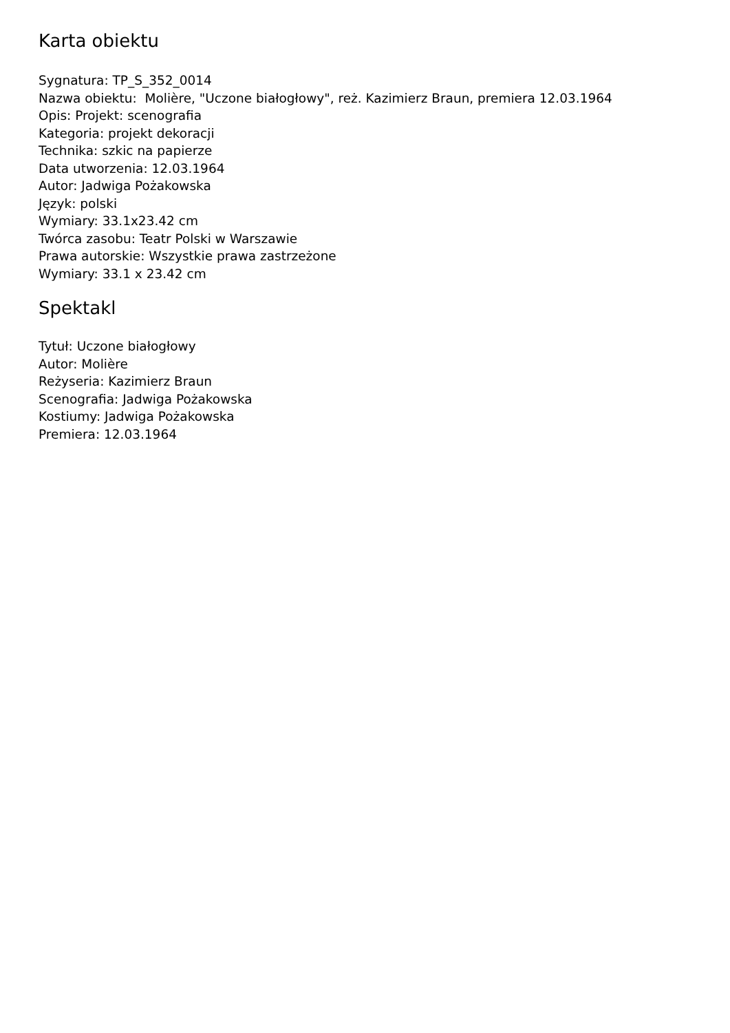Karta obiektu
Sygnatura: TP_S_352_0014
Nazwa obiektu: Molière, "Uczone białogłowy", reż. Kazimierz Braun, premiera 12.03.1964
Opis: Projekt: scenografia
Kategoria: projekt dekoracji
Technika: szkic na papierze
Data utworzenia: 12.03.1964
Autor: Jadwiga Pożakowska
Język: polski
Wymiary: 33.1x23.42 cm
Twórca zasobu: Teatr Polski w Warszawie
Prawa autorskie: Wszystkie prawa zastrzeżone
Wymiary: 33.1 x 23.42 cm
Spektakl
Tytuł: Uczone białogłowy
Autor: Molière
Reżyseria: Kazimierz Braun
Scenografia: Jadwiga Pożakowska
Kostiumy: Jadwiga Pożakowska
Premiera: 12.03.1964